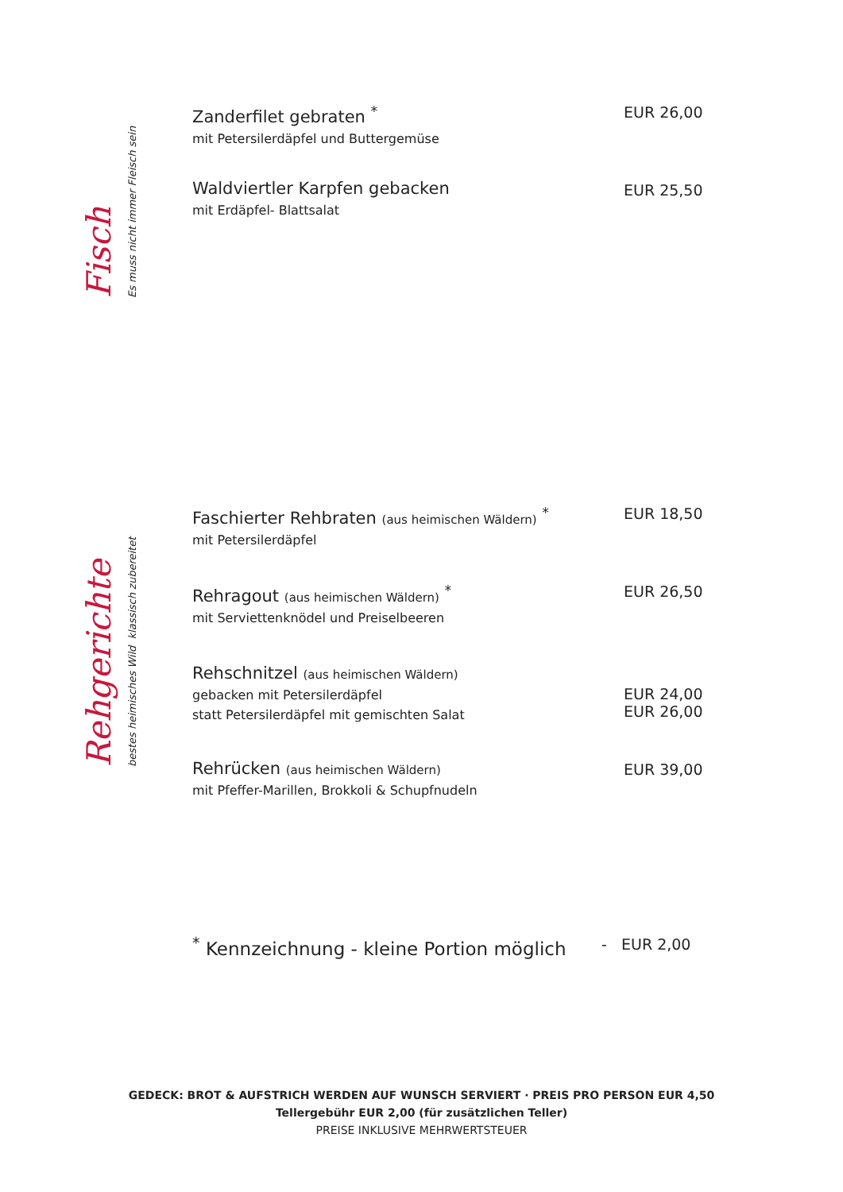Fisch
Es muss nicht immer Fleisch sein
Zanderfilet gebraten <sup>*</sup>
mit Petersilerdäpfel und Buttergemüse
EUR 26,00
Waldviertler Karpfen gebacken
mit Erdäpfel- Blattsalat
EUR 25,50
Rehgerichte
bestes heimisches Wild klassisch zubereitet
Faschierter Rehbraten (aus heimischen Wäldern) <sup>*</sup>
mit Petersilerdäpfel
EUR 18,50
Rehragout (aus heimischen Wäldern) <sup>*</sup>
mit Serviettenknödel und Preiselbeeren
EUR 26,50
Rehschnitzel (aus heimischen Wäldern)
gebacken mit Petersilerdäpfel
statt Petersilerdäpfel mit gemischten Salat
EUR 24,00
EUR 26,00
Rehrücken (aus heimischen Wäldern)
mit Pfeffer-Marillen, Brokkoli & Schupfnudeln
EUR 39,00
<sup>*</sup> Kennzeichnung - kleine Portion möglich - EUR 2,00
GEDECK: BROT & AUFSTRICH WERDEN AUF WUNSCH SERVIERT · PREIS PRO PERSON EUR 4,50
Tellergebühr EUR 2,00 (für zusätzlichen Teller)
PREISE INKLUSIVE MEHRWERTSTEUER